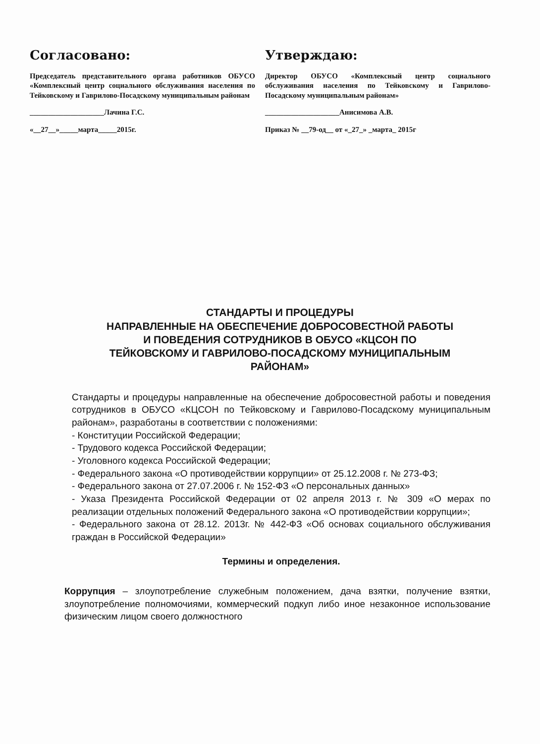Согласовано:
Председатель представительного органа работников ОБУСО «Комплексный центр социального обслуживания населения по Тейковскому и Гаврилово-Посадскому муниципальным районам
____________________Лачина Г.С.
«__27__»_____марта_____2015г.
Утверждаю:
Директор ОБУСО «Комплексный центр социального обслуживания населения по Тейковскому и Гаврилово-Посадскому муниципальным районам»
____________________Анисимова А.В.
Приказ № __79-од__ от «_27_» _марта_ 2015г
СТАНДАРТЫ И ПРОЦЕДУРЫ
НАПРАВЛЕННЫЕ НА ОБЕСПЕЧЕНИЕ ДОБРОСОВЕСТНОЙ РАБОТЫ
И ПОВЕДЕНИЯ СОТРУДНИКОВ В ОБУСО «КЦСОН ПО
ТЕЙКОВСКОМУ И ГАВРИЛОВО-ПОСАДСКОМУ МУНИЦИПАЛЬНЫМ
РАЙОНАМ»
Стандарты и процедуры направленные на обеспечение добросовестной работы и поведения сотрудников в ОБУСО «КЦСОН по Тейковскому и Гаврилово-Посадскому муниципальным районам», разработаны в соответствии с положениями:
- Конституции Российской Федерации;
- Трудового кодекса Российской Федерации;
- Уголовного кодекса Российской Федерации;
- Федерального закона «О противодействии коррупции» от 25.12.2008 г. № 273-ФЗ;
- Федерального закона от 27.07.2006 г. № 152-ФЗ «О персональных данных»
- Указа Президента Российской Федерации от 02 апреля 2013 г. № 309 «О мерах по реализации отдельных положений Федерального закона «О противодействии коррупции»;
- Федерального закона от 28.12. 2013г. № 442-ФЗ «Об основах социального обслуживания граждан в Российской Федерации»
Термины и определения.
Коррупция – злоупотребление служебным положением, дача взятки, получение взятки, злоупотребление полномочиями, коммерческий подкуп либо иное незаконное использование физическим лицом своего должностного